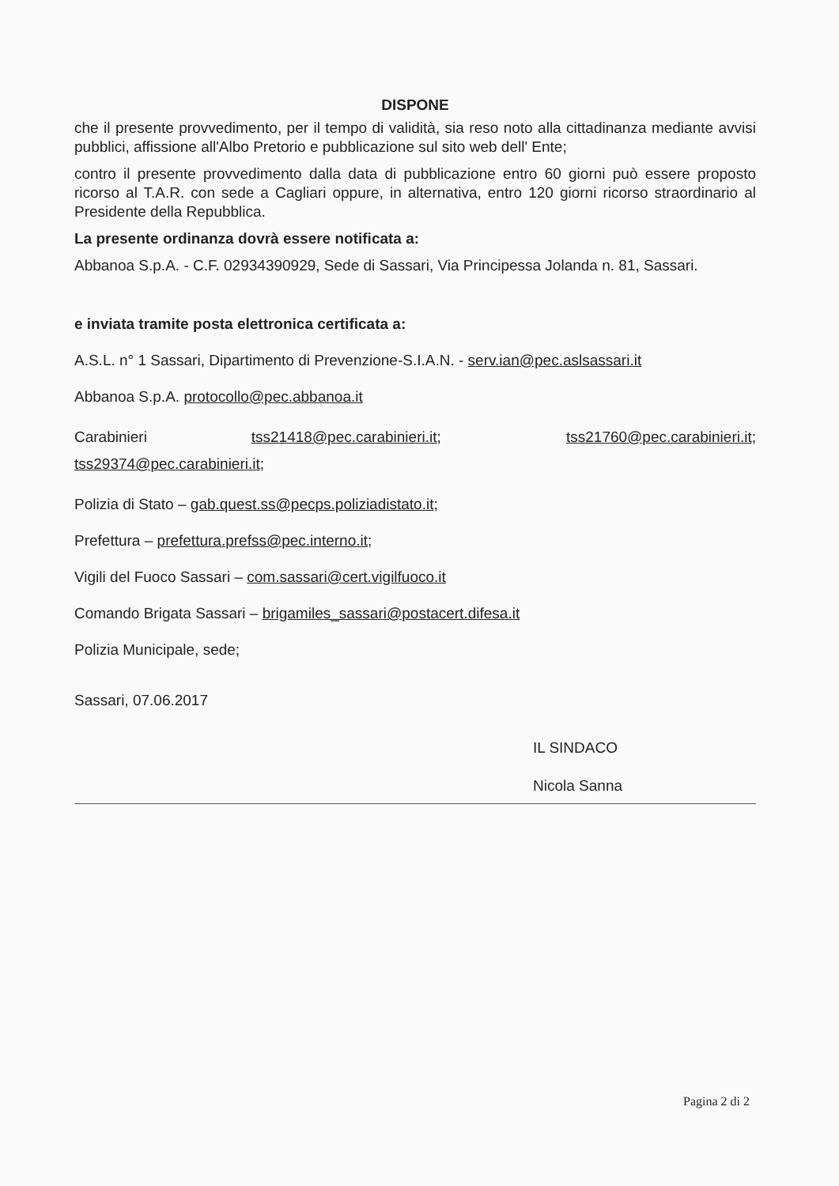DISPONE
che il presente provvedimento, per il tempo di validità, sia reso noto alla cittadinanza mediante avvisi pubblici, affissione all'Albo Pretorio e pubblicazione sul sito web dell' Ente;
contro il presente provvedimento dalla data di pubblicazione entro 60 giorni può essere proposto ricorso al T.A.R. con sede a Cagliari oppure, in alternativa, entro 120 giorni ricorso straordinario al Presidente della Repubblica.
La presente ordinanza dovrà essere notificata a:
Abbanoa S.p.A. - C.F. 02934390929, Sede di Sassari, Via Principessa Jolanda n. 81, Sassari.
e inviata tramite posta elettronica certificata a:
A.S.L. n° 1 Sassari, Dipartimento di Prevenzione-S.I.A.N. - serv.ian@pec.aslsassari.it
Abbanoa S.p.A. protocollo@pec.abbanoa.it
Carabinieri tss21418@pec.carabinieri.it; tss21760@pec.carabinieri.it; tss29374@pec.carabinieri.it;
Polizia di Stato – gab.quest.ss@pecps.poliziadistato.it;
Prefettura – prefettura.prefss@pec.interno.it;
Vigili del Fuoco Sassari – com.sassari@cert.vigilfuoco.it
Comando Brigata Sassari – brigamiles_sassari@postacert.difesa.it
Polizia Municipale, sede;
Sassari, 07.06.2017
IL SINDACO
Nicola Sanna
Pagina 2 di 2